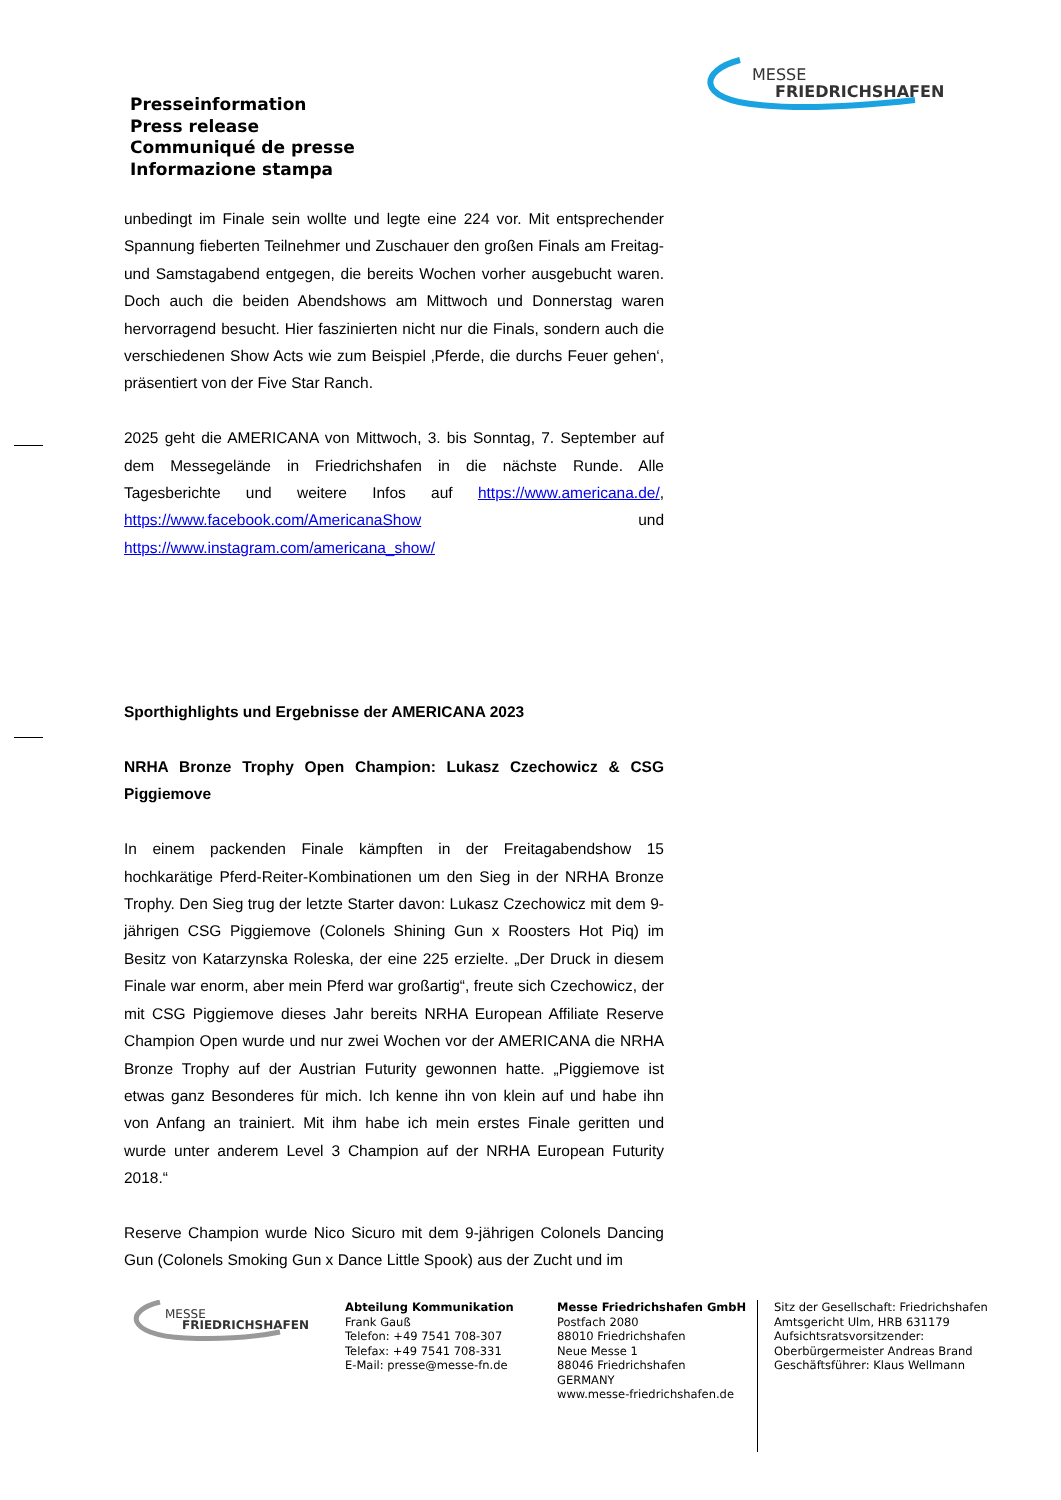Presseinformation
Press release
Communiqué de presse
Informazione stampa
MESSE
FRIEDRICHSHAFEN
unbedingt im Finale sein wollte und legte eine 224 vor. Mit entsprechender Spannung fieberten Teilnehmer und Zuschauer den großen Finals am Freitag- und Samstagabend entgegen, die bereits Wochen vorher ausgebucht waren. Doch auch die beiden Abendshows am Mittwoch und Donnerstag waren hervorragend besucht. Hier faszinierten nicht nur die Finals, sondern auch die verschiedenen Show Acts wie zum Beispiel ‚Pferde, die durchs Feuer gehen‘, präsentiert von der Five Star Ranch.
2025 geht die AMERICANA von Mittwoch, 3. bis Sonntag, 7. September auf dem Messegelände in Friedrichshafen in die nächste Runde. Alle Tagesberichte und weitere Infos auf https://www.americana.de/, https://www.facebook.com/AmericanaShow und https://www.instagram.com/americana_show/
Sporthighlights und Ergebnisse der AMERICANA 2023
NRHA Bronze Trophy Open Champion: Lukasz Czechowicz & CSG Piggiemove
In einem packenden Finale kämpften in der Freitagabendshow 15 hochkarätige Pferd-Reiter-Kombinationen um den Sieg in der NRHA Bronze Trophy. Den Sieg trug der letzte Starter davon: Lukasz Czechowicz mit dem 9-jährigen CSG Piggiemove (Colonels Shining Gun x Roosters Hot Piq) im Besitz von Katarzynska Roleska, der eine 225 erzielte. „Der Druck in diesem Finale war enorm, aber mein Pferd war großartig“, freute sich Czechowicz, der mit CSG Piggiemove dieses Jahr bereits NRHA European Affiliate Reserve Champion Open wurde und nur zwei Wochen vor der AMERICANA die NRHA Bronze Trophy auf der Austrian Futurity gewonnen hatte. „Piggiemove ist etwas ganz Besonderes für mich. Ich kenne ihn von klein auf und habe ihn von Anfang an trainiert. Mit ihm habe ich mein erstes Finale geritten und wurde unter anderem Level 3 Champion auf der NRHA European Futurity 2018.“
Reserve Champion wurde Nico Sicuro mit dem 9-jährigen Colonels Dancing Gun (Colonels Smoking Gun x Dance Little Spook) aus der Zucht und im
MESSE
FRIEDRICHSHAFEN
Abteilung Kommunikation
Frank Gauß
Telefon: +49 7541 708-307
Telefax: +49 7541 708-331
E-Mail: presse@messe-fn.de
Messe Friedrichshafen GmbH
Postfach 2080
88010 Friedrichshafen
Neue Messe 1
88046 Friedrichshafen
GERMANY
www.messe-friedrichshafen.de
Sitz der Gesellschaft: Friedrichshafen
Amtsgericht Ulm, HRB 631179
Aufsichtsratsvorsitzender:
Oberbürgermeister Andreas Brand
Geschäftsführer: Klaus Wellmann